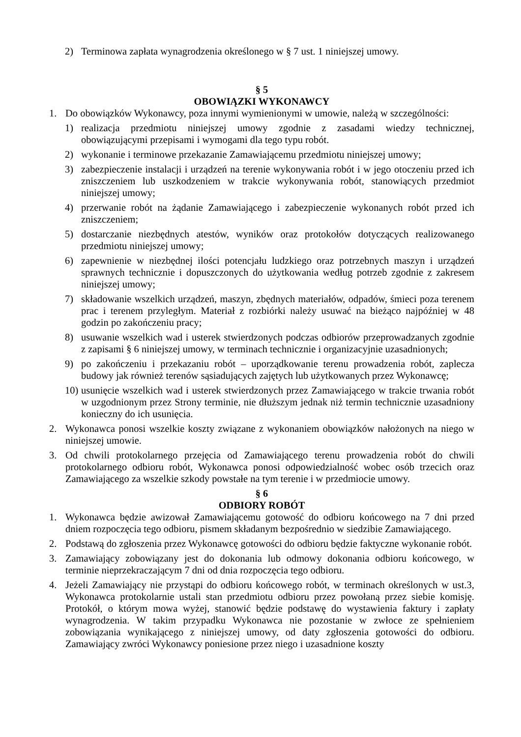2) Terminowa zapłata wynagrodzenia określonego w § 7 ust. 1 niniejszej umowy.
§ 5
OBOWIĄZKI WYKONAWCY
1. Do obowiązków Wykonawcy, poza innymi wymienionymi w umowie, należą w szczególności:
1) realizacja przedmiotu niniejszej umowy zgodnie z zasadami wiedzy technicznej, obowiązującymi przepisami i wymogami dla tego typu robót.
2) wykonanie i terminowe przekazanie Zamawiającemu przedmiotu niniejszej umowy;
3) zabezpieczenie instalacji i urządzeń na terenie wykonywania robót i w jego otoczeniu przed ich zniszczeniem lub uszkodzeniem w trakcie wykonywania robót, stanowiących przedmiot niniejszej umowy;
4) przerwanie robót na żądanie Zamawiającego i zabezpieczenie wykonanych robót przed ich zniszczeniem;
5) dostarczanie niezbędnych atestów, wyników oraz protokołów dotyczących realizowanego przedmiotu niniejszej umowy;
6) zapewnienie w niezbędnej ilości potencjału ludzkiego oraz potrzebnych maszyn i urządzeń sprawnych technicznie i dopuszczonych do użytkowania według potrzeb zgodnie z zakresem niniejszej umowy;
7) składowanie wszelkich urządzeń, maszyn, zbędnych materiałów, odpadów, śmieci poza terenem prac i terenem przyległym. Materiał z rozbiórki należy usuwać na bieżąco najpóźniej w 48 godzin po zakończeniu pracy;
8) usuwanie wszelkich wad i usterek stwierdzonych podczas odbiorów przeprowadzanych zgodnie z zapisami § 6 niniejszej umowy, w terminach technicznie i organizacyjnie uzasadnionych;
9) po zakończeniu i przekazaniu robót – uporządkowanie terenu prowadzenia robót, zaplecza budowy jak również terenów sąsiadujących zajętych lub użytkowanych przez Wykonawcę;
10) usunięcie wszelkich wad i usterek stwierdzonych przez Zamawiającego w trakcie trwania robót w uzgodnionym przez Strony terminie, nie dłuższym jednak niż termin technicznie uzasadniony konieczny do ich usunięcia.
2. Wykonawca ponosi wszelkie koszty związane z wykonaniem obowiązków nałożonych na niego w niniejszej umowie.
3. Od chwili protokolarnego przejęcia od Zamawiającego terenu prowadzenia robót do chwili protokolarnego odbioru robót, Wykonawca ponosi odpowiedzialność wobec osób trzecich oraz Zamawiającego za wszelkie szkody powstałe na tym terenie i w przedmiocie umowy.
§ 6
ODBIORY ROBÓT
1. Wykonawca będzie awizował Zamawiającemu gotowość do odbioru końcowego na 7 dni przed dniem rozpoczęcia tego odbioru, pismem składanym bezpośrednio w siedzibie Zamawiającego.
2. Podstawą do zgłoszenia przez Wykonawcę gotowości do odbioru będzie faktyczne wykonanie robót.
3. Zamawiający zobowiązany jest do dokonania lub odmowy dokonania odbioru końcowego, w terminie nieprzekraczającym 7 dni od dnia rozpoczęcia tego odbioru.
4. Jeżeli Zamawiający nie przystąpi do odbioru końcowego robót, w terminach określonych w ust.3, Wykonawca protokolarnie ustali stan przedmiotu odbioru przez powołaną przez siebie komisję. Protokół, o którym mowa wyżej, stanowić będzie podstawę do wystawienia faktury i zapłaty wynagrodzenia. W takim przypadku Wykonawca nie pozostanie w zwłoce ze spełnieniem zobowiązania wynikającego z niniejszej umowy, od daty zgłoszenia gotowości do odbioru. Zamawiający zwróci Wykonawcy poniesione przez niego i uzasadnione koszty